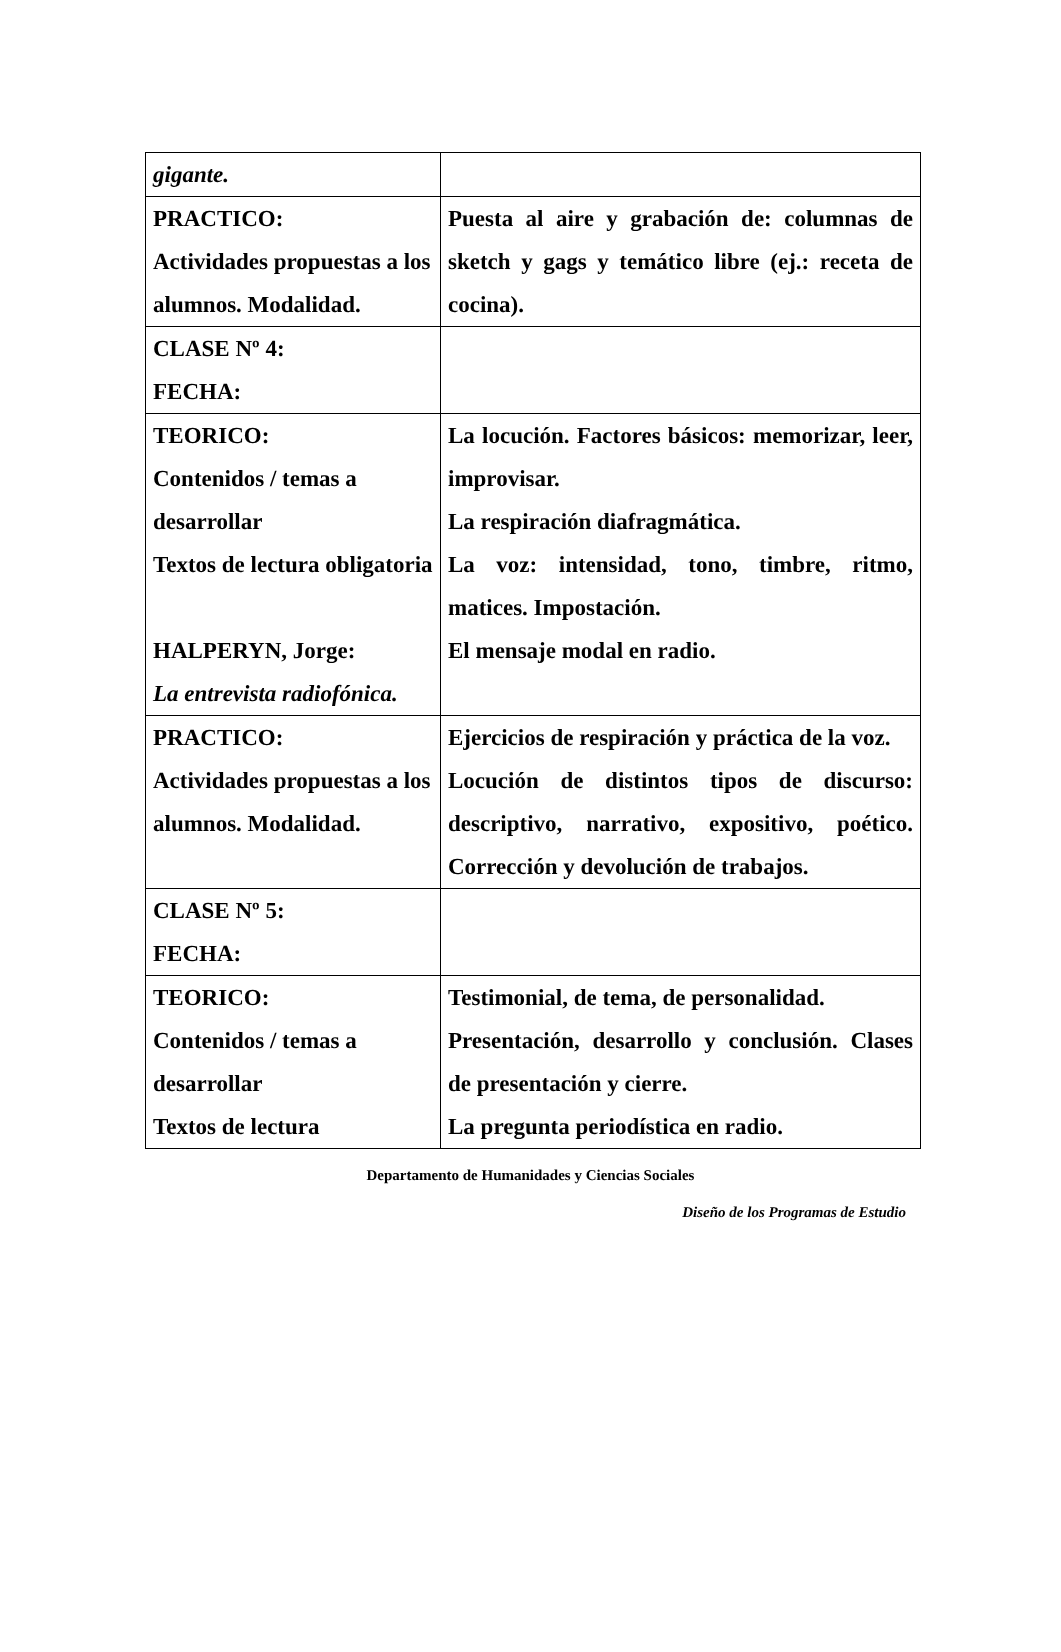| gigante. | |
| PRACTICO: Actividades propuestas a los alumnos. Modalidad. | Puesta al aire y grabación de: columnas de sketch y gags y temático libre (ej.: receta de cocina). |
| CLASE Nº 4: FECHA: | |
| TEORICO: Contenidos / temas a desarrollar Textos de lectura obligatoria HALPERYN, Jorge: La entrevista radiofónica. | La locución. Factores básicos: memorizar, leer, improvisar. La respiración diafragmática. La voz: intensidad, tono, timbre, ritmo, matices. Impostación. El mensaje modal en radio. |
| PRACTICO: Actividades propuestas a los alumnos. Modalidad. | Ejercicios de respiración y práctica de la voz. Locución de distintos tipos de discurso: descriptivo, narrativo, expositivo, poético. Corrección y devolución de trabajos. |
| CLASE Nº 5: FECHA: | |
| TEORICO: Contenidos / temas a desarrollar Textos de lectura | Testimonial, de tema, de personalidad. Presentación, desarrollo y conclusión. Clases de presentación y cierre. La pregunta periodística en radio. |
Departamento de Humanidades y Ciencias Sociales
Diseño de los Programas de Estudio